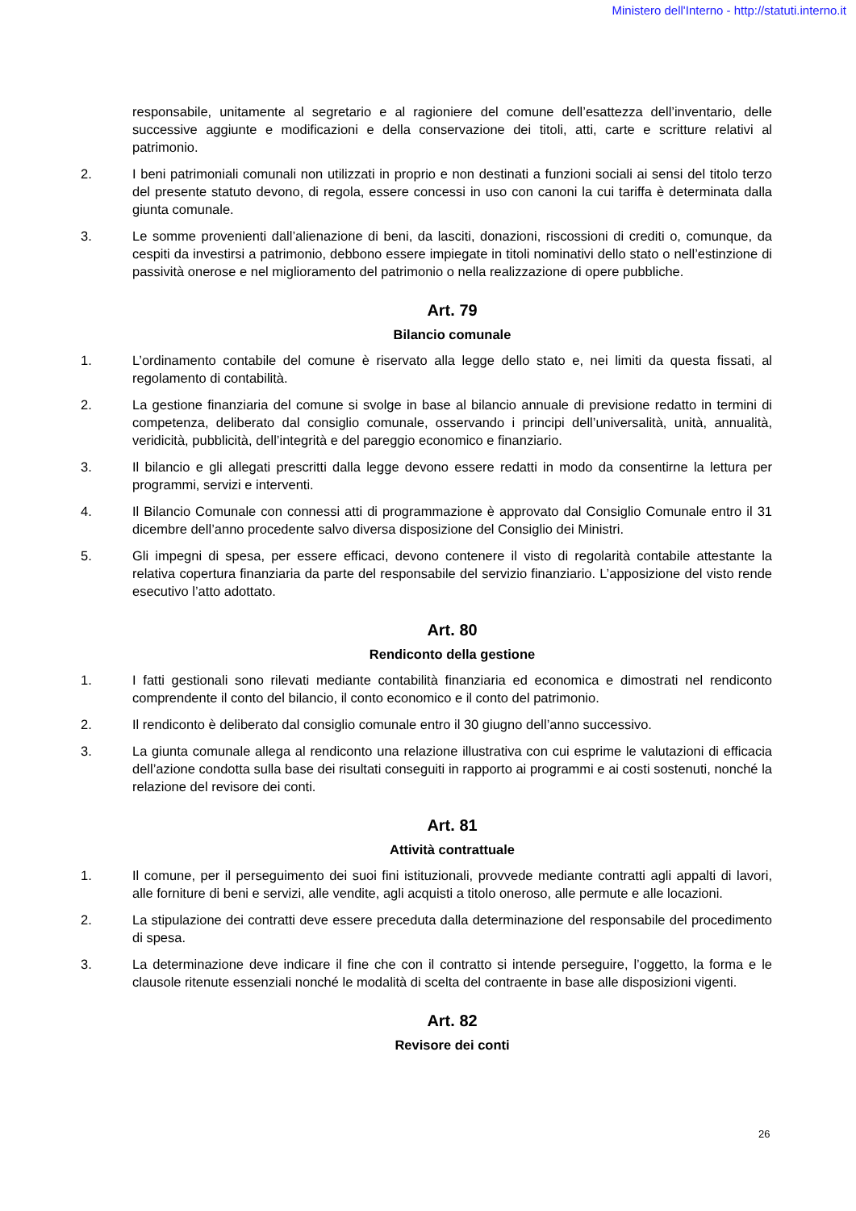Ministero dell'Interno - http://statuti.interno.it
responsabile, unitamente al segretario e al ragioniere del comune dell’esattezza dell’inventario, delle successive aggiunte e modificazioni e della conservazione dei titoli, atti, carte e scritture relativi al patrimonio.
2. I beni patrimoniali comunali non utilizzati in proprio e non destinati a funzioni sociali ai sensi del titolo terzo del presente statuto devono, di regola, essere concessi in uso con canoni la cui tariffa è determinata dalla giunta comunale.
3. Le somme provenienti dall’alienazione di beni, da lasciti, donazioni, riscossioni di crediti o, comunque, da cespiti da investirsi a patrimonio, debbono essere impiegate in titoli nominativi dello stato o nell’estinzione di passività onerose e nel miglioramento del patrimonio o nella realizzazione di opere pubbliche.
Art. 79
Bilancio comunale
1. L’ordinamento contabile del comune è riservato alla legge dello stato e, nei limiti da questa fissati, al regolamento di contabilità.
2. La gestione finanziaria del comune si svolge in base al bilancio annuale di previsione redatto in termini di competenza, deliberato dal consiglio comunale, osservando i principi dell’universalità, unità, annualità, veridicità, pubblicità, dell’integrità e del pareggio economico e finanziario.
3. Il bilancio e gli allegati prescritti dalla legge devono essere redatti in modo da consentirne la lettura per programmi, servizi e interventi.
4. Il Bilancio Comunale con connessi atti di programmazione è approvato dal Consiglio Comunale entro il 31 dicembre dell’anno procedente salvo diversa disposizione del Consiglio dei Ministri.
5. Gli impegni di spesa, per essere efficaci, devono contenere il visto di regolarità contabile attestante la relativa copertura finanziaria da parte del responsabile del servizio finanziario. L’apposizione del visto rende esecutivo l’atto adottato.
Art. 80
Rendiconto della gestione
1. I fatti gestionali sono rilevati mediante contabilità finanziaria ed economica e dimostrati nel rendiconto comprendente il conto del bilancio, il conto economico e il conto del patrimonio.
2. Il rendiconto è deliberato dal consiglio comunale entro il 30 giugno dell’anno successivo.
3. La giunta comunale allega al rendiconto una relazione illustrativa con cui esprime le valutazioni di efficacia dell’azione condotta sulla base dei risultati conseguiti in rapporto ai programmi e ai costi sostenuti, nonché la relazione del revisore dei conti.
Art. 81
Attività contrattuale
1. Il comune, per il perseguimento dei suoi fini istituzionali, provvede mediante contratti agli appalti di lavori, alle forniture di beni e servizi, alle vendite, agli acquisti a titolo oneroso, alle permute e alle locazioni.
2. La stipulazione dei contratti deve essere preceduta dalla determinazione del responsabile del procedimento di spesa.
3. La determinazione deve indicare il fine che con il contratto si intende perseguire, l’oggetto, la forma e le clausole ritenute essenziali nonché le modalità di scelta del contraente in base alle disposizioni vigenti.
Art. 82
Revisore dei conti
26